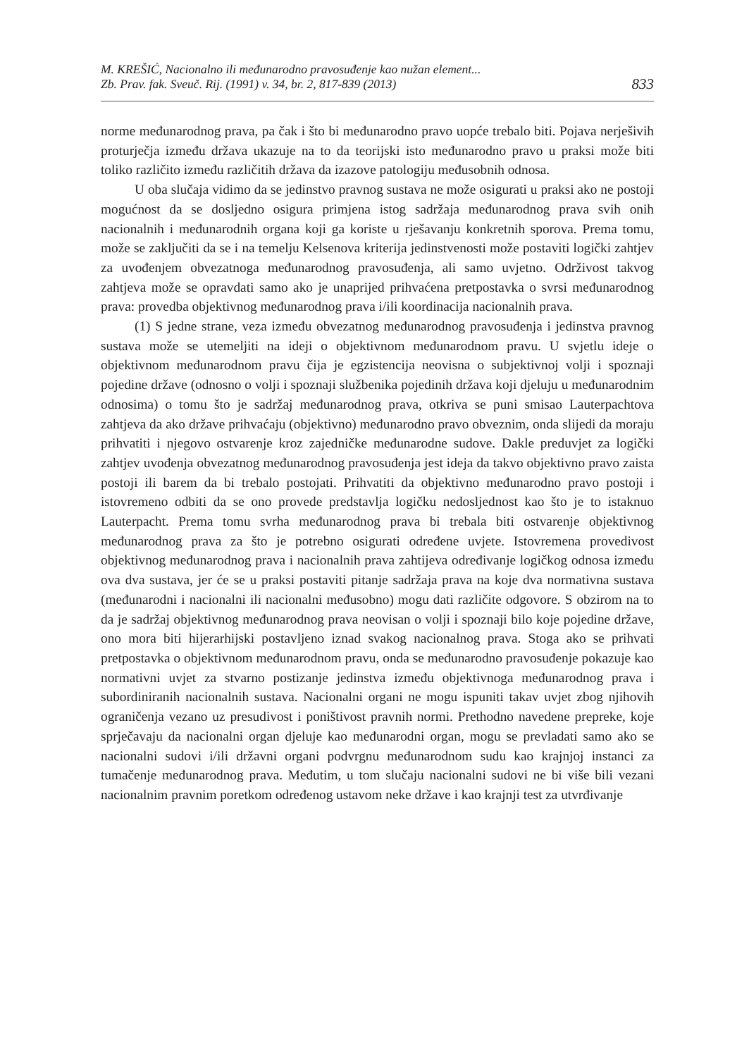M. KREŠIĆ, Nacionalno ili međunarodno pravosuđenje kao nužan element...
Zb. Prav. fak. Sveuč. Rij. (1991) v. 34, br. 2, 817-839 (2013)
833
norme međunarodnog prava, pa čak i što bi međunarodno pravo uopće trebalo biti. Pojava nerješivih proturječja između država ukazuje na to da teorijski isto međunarodno pravo u praksi može biti toliko različito između različitih država da izazove patologiju međusobnih odnosa.
U oba slučaja vidimo da se jedinstvo pravnog sustava ne može osigurati u praksi ako ne postoji mogućnost da se dosljedno osigura primjena istog sadržaja međunarodnog prava svih onih nacionalnih i međunarodnih organa koji ga koriste u rješavanju konkretnih sporova. Prema tomu, može se zaključiti da se i na temelju Kelsenova kriterija jedinstvenosti može postaviti logički zahtjev za uvođenjem obvezatnoga međunarodnog pravosuđenja, ali samo uvjetno. Održivost takvog zahtjeva može se opravdati samo ako je unaprijed prihvaćena pretpostavka o svrsi međunarodnog prava: provedba objektivnog međunarodnog prava i/ili koordinacija nacionalnih prava.
(1) S jedne strane, veza između obvezatnog međunarodnog pravosuđenja i jedinstva pravnog sustava može se utemeljiti na ideji o objektivnom međunarodnom pravu. U svjetlu ideje o objektivnom međunarodnom pravu čija je egzistencija neovisna o subjektivnoj volji i spoznaji pojedine države (odnosno o volji i spoznaji službenika pojedinih država koji djeluju u međunarodnim odnosima) o tomu što je sadržaj međunarodnog prava, otkriva se puni smisao Lauterpachtova zahtjeva da ako države prihvaćaju (objektivno) međunarodno pravo obveznim, onda slijedi da moraju prihvatiti i njegovo ostvarenje kroz zajedničke međunarodne sudove. Dakle preduvjet za logički zahtjev uvođenja obvezatnog međunarodnog pravosuđenja jest ideja da takvo objektivno pravo zaista postoji ili barem da bi trebalo postojati. Prihvatiti da objektivno međunarodno pravo postoji i istovremeno odbiti da se ono provede predstavlja logičku nedosljednost kao što je to istaknuo Lauterpacht. Prema tomu svrha međunarodnog prava bi trebala biti ostvarenje objektivnog međunarodnog prava za što je potrebno osigurati određene uvjete. Istovremena provedivost objektivnog međunarodnog prava i nacionalnih prava zahtijeva određivanje logičkog odnosa između ova dva sustava, jer će se u praksi postaviti pitanje sadržaja prava na koje dva normativna sustava (međunarodni i nacionalni ili nacionalni međusobno) mogu dati različite odgovore. S obzirom na to da je sadržaj objektivnog međunarodnog prava neovisan o volji i spoznaji bilo koje pojedine države, ono mora biti hijerarhijski postavljeno iznad svakog nacionalnog prava. Stoga ako se prihvati pretpostavka o objektivnom međunarodnom pravu, onda se međunarodno pravosuđenje pokazuje kao normativni uvjet za stvarno postizanje jedinstva između objektivnoga međunarodnog prava i subordiniranih nacionalnih sustava. Nacionalni organi ne mogu ispuniti takav uvjet zbog njihovih ograničenja vezano uz presudivost i poništivost pravnih normi. Prethodno navedene prepreke, koje sprječavaju da nacionalni organ djeluje kao međunarodni organ, mogu se prevladati samo ako se nacionalni sudovi i/ili državni organi podvrgnu međunarodnom sudu kao krajnjoj instanci za tumačenje međunarodnog prava. Međutim, u tom slučaju nacionalni sudovi ne bi više bili vezani nacionalnim pravnim poretkom određenog ustavom neke države i kao krajnji test za utvrđivanje